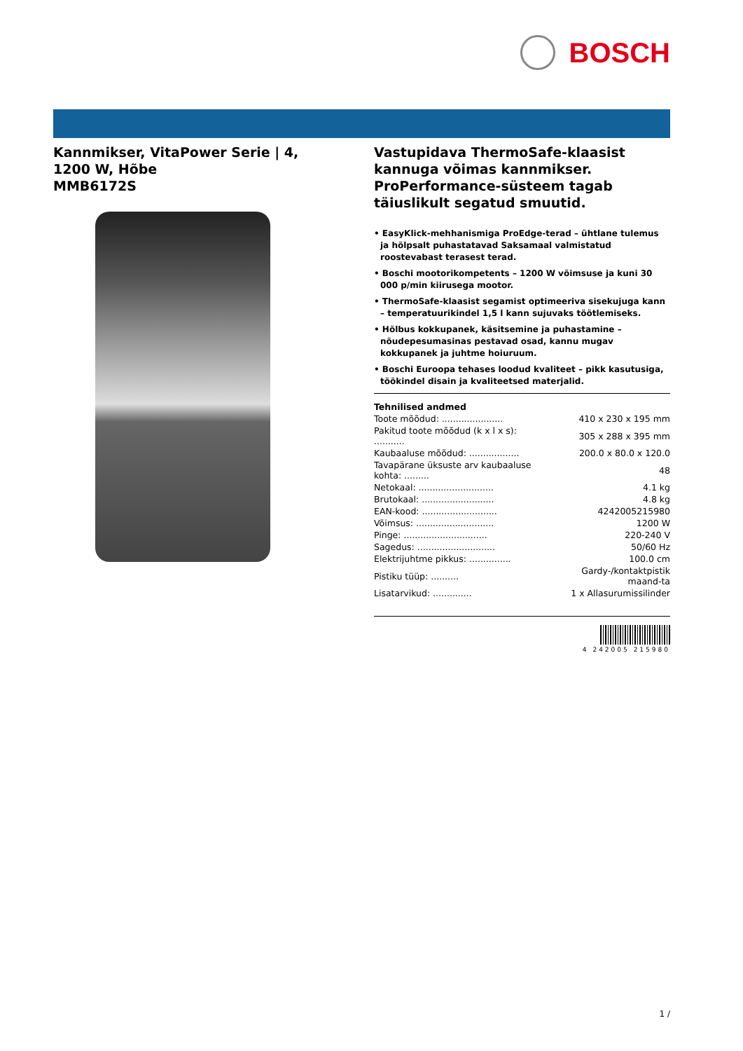BOSCH
Kannmikser, VitaPower Serie | 4,
1200 W, Hõbe
MMB6172S
Vastupidava ThermoSafe-klaasist kannuga võimas kannmikser.
ProPerformance-süsteem tagab täiuslikult segatud smuutid.
• EasyKlick-mehhanismiga ProEdge-terad – ühtlane tulemus ja hõlpsalt puhastatavad Saksamaal valmistatud roostevabast terasest terad.
• Boschi mootorikompetents – 1200 W võimsuse ja kuni 30 000 p/min kiirusega mootor.
• ThermoSafe-klaasist segamist optimeeriva sisekujuga kann – temperatuurikindel 1,5 l kann sujuvaks töötlemiseks.
• Hõlbus kokkupanek, käsitsemine ja puhastamine – nõudepesumasinas pestavad osad, kannu mugav kokkupanek ja juhtme hoiuruum.
• Boschi Euroopa tehases loodud kvaliteet – pikk kasutusiga, töökindel disain ja kvaliteetsed materjalid.
Tehnilised andmed
| Toote mõõdud: ...................... | 410 x 230 x 195 mm |
| Pakitud toote mõõdud (k x l x s): ........... | 305 x 288 x 395 mm |
| Kaubaaluse mõõdud: .................. | 200.0 x 80.0 x 120.0 |
| Tavapärane üksuste arv kaubaaluse kohta: ......... | 48 |
| Netokaal: ........................... | 4.1 kg |
| Brutokaal: .......................... | 4.8 kg |
| EAN-kood: ........................... | 4242005215980 |
| Võimsus: ............................ | 1200 W |
| Pinge: .............................. | 220-240 V |
| Sagedus: ............................ | 50/60 Hz |
| Elektrijuhtme pikkus: ............... | 100.0 cm |
| Pistiku tüüp: .......... | Gardy-/kontaktpistik maand-ta |
| Lisatarvikud: .............. | 1 x Allasurumissilinder |
4 242005 215980
1 /